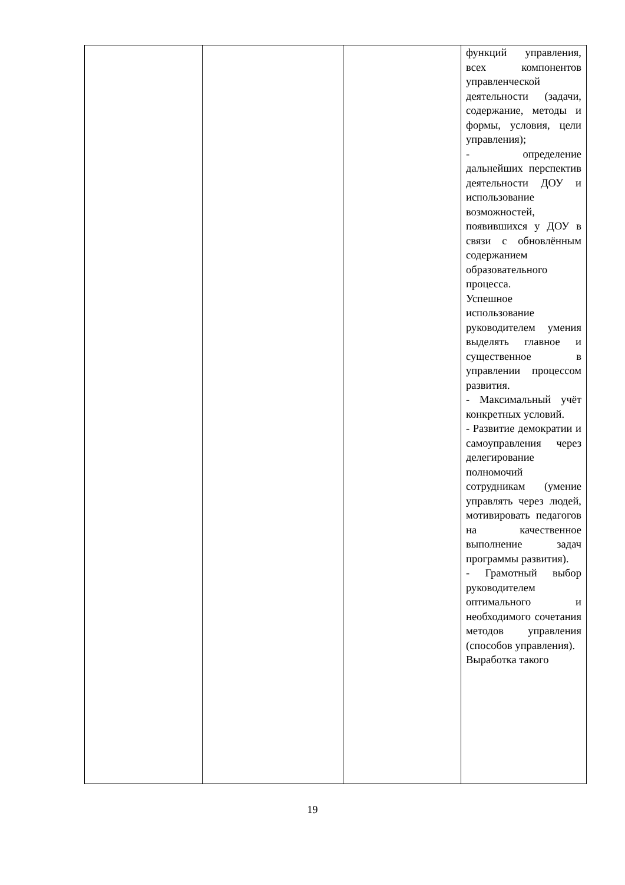| | | | функций управления, всех компонентов управленческой деятельности (задачи, содержание, методы и формы, условия, цели управления); - определение дальнейших перспектив деятельности ДОУ и использование возможностей, появившихся у ДОУ в связи с обновлённым содержанием образовательного процесса. Успешное использование руководителем умения выделять главное и существенное в управлении процессом развития. - Максимальный учёт конкретных условий. - Развитие демократии и самоуправления через делегирование полномочий сотрудникам (умение управлять через людей, мотивировать педагогов на качественное выполнение задач программы развития). - Грамотный выбор руководителем оптимального и необходимого сочетания методов управления (способов управления). Выработка такого |
19